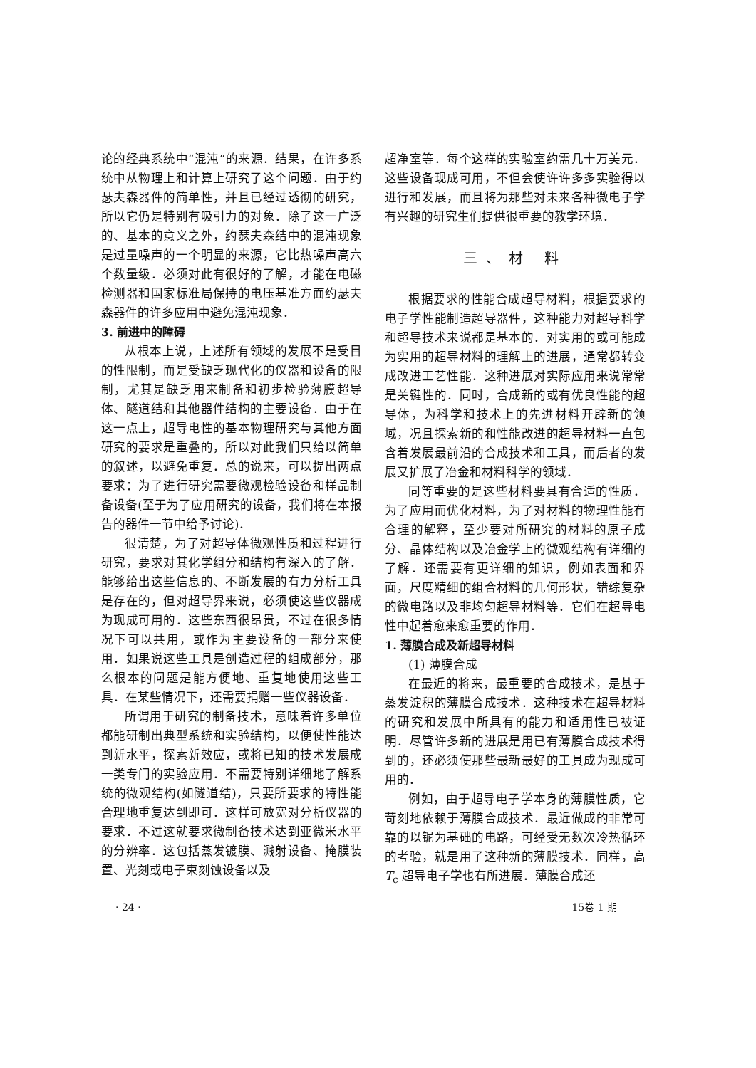论的经典系统中“混沌”的来源．结果，在许多系统中从物理上和计算上研究了这个问题．由于约瑟夫森器件的简单性，并且已经过透彻的研究，所以它仍是特别有吸引力的对象．除了这一广泛的、基本的意义之外，约瑟夫森结中的混沌现象是过量噪声的一个明显的来源，它比热噪声高六个数量级．必须对此有很好的了解，才能在电磁检测器和国家标准局保持的电压基准方面约瑟夫森器件的许多应用中避免混沌现象．
3. 前进中的障碍
从根本上说，上述所有领域的发展不是受目的性限制，而是受缺乏现代化的仪器和设备的限制，尤其是缺乏用来制备和初步检验薄膜超导体、隧道结和其他器件结构的主要设备．由于在这一点上，超导电性的基本物理研究与其他方面研究的要求是重叠的，所以对此我们只给以简单的叙述，以避免重复．总的说来，可以提出两点要求：为了进行研究需要微观检验设备和样品制备设备(至于为了应用研究的设备，我们将在本报告的器件一节中给予讨论)．
很清楚，为了对超导体微观性质和过程进行研究，要求对其化学组分和结构有深入的了解．能够给出这些信息的、不断发展的有力分析工具是存在的，但对超导界来说，必须使这些仪器成为现成可用的．这些东西很昂贵，不过在很多情况下可以共用，或作为主要设备的一部分来使用．如果说这些工具是创造过程的组成部分，那么根本的问题是能方便地、重复地使用这些工具．在某些情况下，还需要捐赠一些仪器设备．
所谓用于研究的制备技术，意味着许多单位都能研制出典型系统和实验结构，以便使性能达到新水平，探索新效应，或将已知的技术发展成一类专门的实验应用．不需要特别详细地了解系统的微观结构(如隧道结)，只要所要求的特性能合理地重复达到即可．这样可放宽对分析仪器的要求．不过这就要求微制备技术达到亚微米水平的分辨率．这包括蒸发镀膜、溅射设备、掩膜装置、光刻或电子束刻蚀设备以及
超净室等．每个这样的实验室约需几十万美元．这些设备现成可用，不但会使许许多多实验得以进行和发展，而且将为那些对未来各种微电子学有兴趣的研究生们提供很重要的教学环境．
三、材 料
根据要求的性能合成超导材料，根据要求的电子学性能制造超导器件，这种能力对超导科学和超导技术来说都是基本的．对实用的或可能成为实用的超导材料的理解上的进展，通常都转变成改进工艺性能．这种进展对实际应用来说常常是关键性的．同时，合成新的或有优良性能的超导体，为科学和技术上的先进材料开辟新的领域，况且探索新的和性能改进的超导材料一直包含着发展最前沿的合成技术和工具，而后者的发展又扩展了冶金和材料科学的领域．
同等重要的是这些材料要具有合适的性质．为了应用而优化材料，为了对材料的物理性能有合理的解释，至少要对所研究的材料的原子成分、晶体结构以及冶金学上的微观结构有详细的了解．还需要有更详细的知识，例如表面和界面，尺度精细的组合材料的几何形状，错综复杂的微电路以及非均匀超导材料等．它们在超导电性中起着愈来愈重要的作用．
1. 薄膜合成及新超导材料
(1) 薄膜合成
在最近的将来，最重要的合成技术，是基于蒸发淀积的薄膜合成技术．这种技术在超导材料的研究和发展中所具有的能力和适用性已被证明．尽管许多新的进展是用已有薄膜合成技术得到的，还必须使那些最新最好的工具成为现成可用的．
例如，由于超导电子学本身的薄膜性质，它苛刻地依赖于薄膜合成技术．最近做成的非常可靠的以铌为基础的电路，可经受无数次冷热循环的考验，就是用了这种新的薄膜技术．同样，高 T<sub>c</sub> 超导电子学也有所进展．薄膜合成还
· 24 · 15卷 1 期